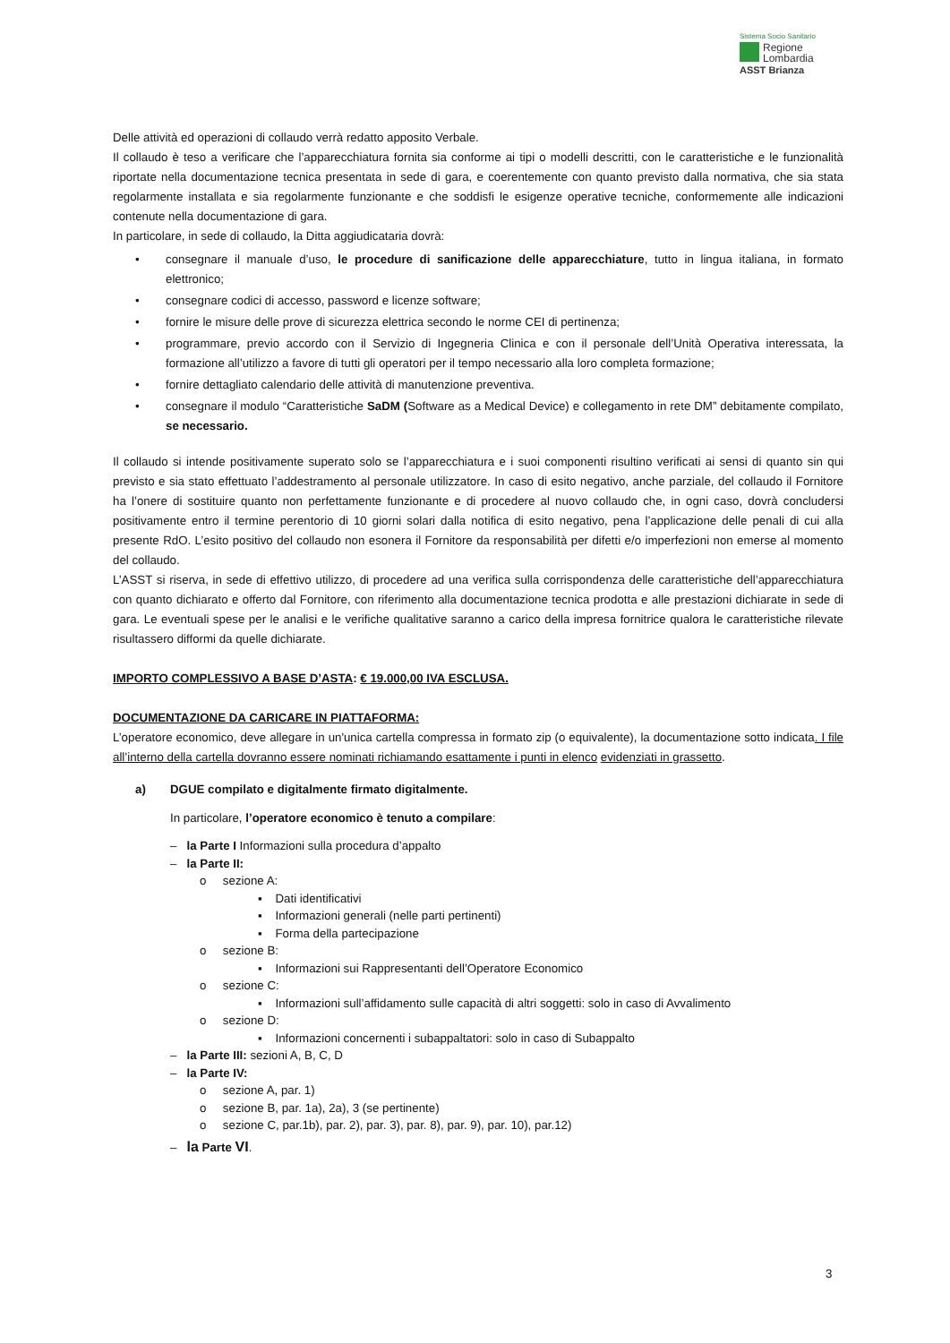Sistema Socio Sanitario
Regione
Lombardia
ASST Brianza
Delle attività ed operazioni di collaudo verrà redatto apposito Verbale.
Il collaudo è teso a verificare che l’apparecchiatura fornita sia conforme ai tipi o modelli descritti, con le caratteristiche e le funzionalità riportate nella documentazione tecnica presentata in sede di gara, e coerentemente con quanto previsto dalla normativa, che sia stata regolarmente installata e sia regolarmente funzionante e che soddisfi le esigenze operative tecniche, conformemente alle indicazioni contenute nella documentazione di gara.
In particolare, in sede di collaudo, la Ditta aggiudicataria dovrà:
• consegnare il manuale d’uso, le procedure di sanificazione delle apparecchiature, tutto in lingua italiana, in formato elettronico;
• consegnare codici di accesso, password e licenze software;
• fornire le misure delle prove di sicurezza elettrica secondo le norme CEI di pertinenza;
• programmare, previo accordo con il Servizio di Ingegneria Clinica e con il personale dell’Unità Operativa interessata, la formazione all’utilizzo a favore di tutti gli operatori per il tempo necessario alla loro completa formazione;
• fornire dettagliato calendario delle attività di manutenzione preventiva.
• consegnare il modulo “Caratteristiche SaDM (Software as a Medical Device) e collegamento in rete DM” debitamente compilato, se necessario.
Il collaudo si intende positivamente superato solo se l’apparecchiatura e i suoi componenti risultino verificati ai sensi di quanto sin qui previsto e sia stato effettuato l’addestramento al personale utilizzatore. In caso di esito negativo, anche parziale, del collaudo il Fornitore ha l’onere di sostituire quanto non perfettamente funzionante e di procedere al nuovo collaudo che, in ogni caso, dovrà concludersi positivamente entro il termine perentorio di 10 giorni solari dalla notifica di esito negativo, pena l’applicazione delle penali di cui alla presente RdO. L’esito positivo del collaudo non esonera il Fornitore da responsabilità per difetti e/o imperfezioni non emerse al momento del collaudo.
L’ASST si riserva, in sede di effettivo utilizzo, di procedere ad una verifica sulla corrispondenza delle caratteristiche dell’apparecchiatura con quanto dichiarato e offerto dal Fornitore, con riferimento alla documentazione tecnica prodotta e alle prestazioni dichiarate in sede di gara. Le eventuali spese per le analisi e le verifiche qualitative saranno a carico della impresa fornitrice qualora le caratteristiche rilevate risultassero difformi da quelle dichiarate.
IMPORTO COMPLESSIVO A BASE D’ASTA: € 19.000,00 IVA ESCLUSA.
DOCUMENTAZIONE DA CARICARE IN PIATTAFORMA:
L’operatore economico, deve allegare in un'unica cartella compressa in formato zip (o equivalente), la documentazione sotto indicata. I file all’interno della cartella dovranno essere nominati richiamando esattamente i punti in elenco evidenziati in grassetto.
a) DGUE compilato e digitalmente firmato digitalmente.
In particolare, l’operatore economico è tenuto a compilare:
– la Parte I Informazioni sulla procedura d’appalto
– la Parte II:
o sezione A:
▪ Dati identificativi
▪ Informazioni generali (nelle parti pertinenti)
▪ Forma della partecipazione
o sezione B:
▪ Informazioni sui Rappresentanti dell’Operatore Economico
o sezione C:
▪ Informazioni sull’affidamento sulle capacità di altri soggetti: solo in caso di Avvalimento
o sezione D:
▪ Informazioni concernenti i subappaltatori: solo in caso di Subappalto
– la Parte III: sezioni A, B, C, D
– la Parte IV:
o sezione A, par. 1)
o sezione B, par. 1a), 2a), 3 (se pertinente)
o sezione C, par.1b), par. 2), par. 3), par. 8), par. 9), par. 10), par.12)
– la Parte VI.
3